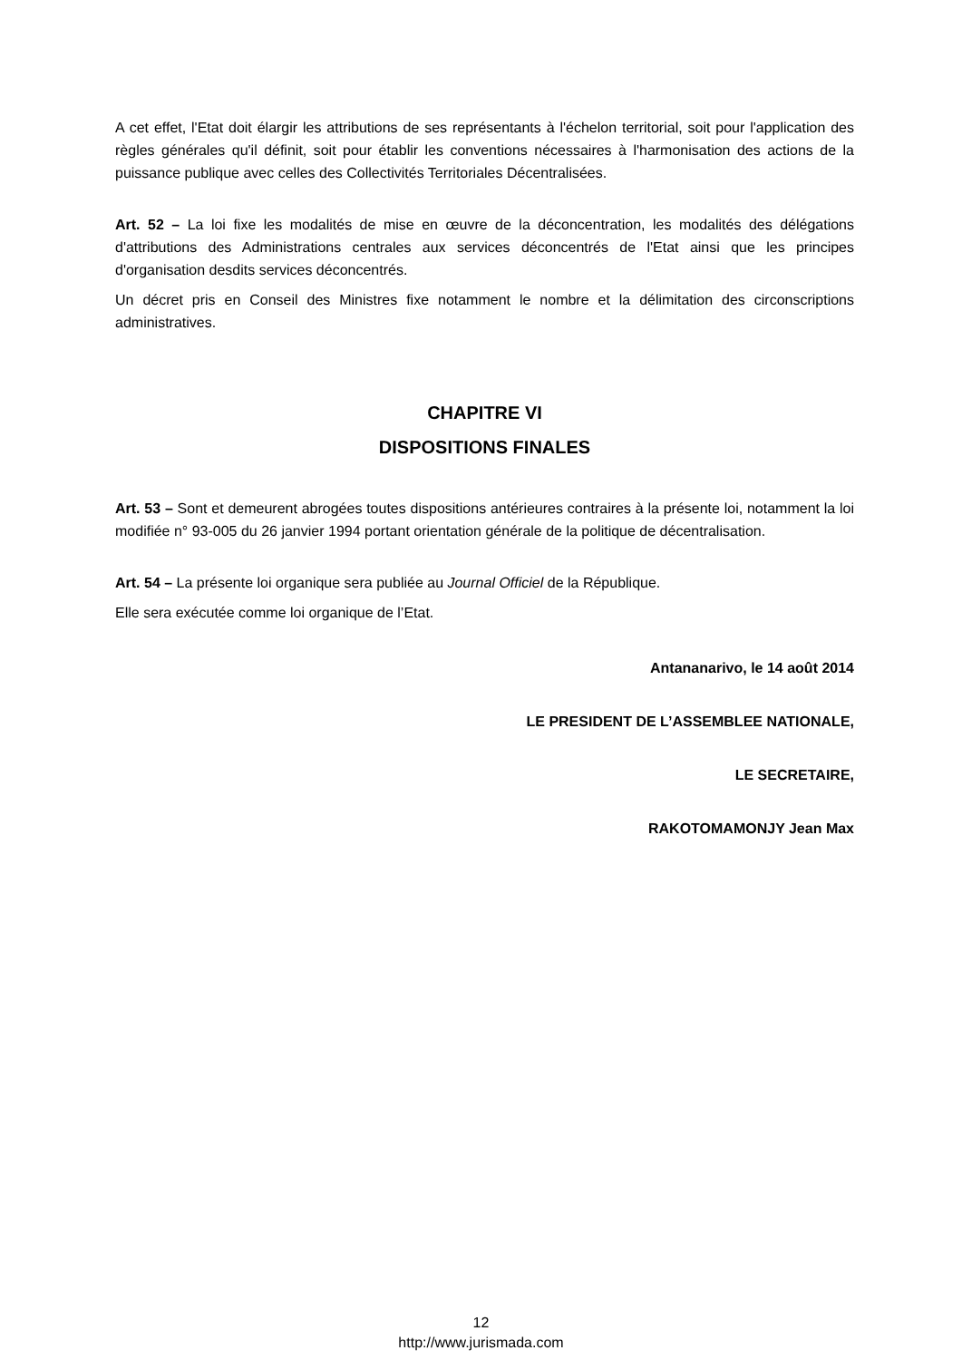A cet effet, l'Etat doit élargir les attributions de ses représentants à l'échelon territorial, soit pour l'application des règles générales qu'il définit, soit pour établir les conventions nécessaires à l'harmonisation des actions de la puissance publique avec celles des Collectivités Territoriales Décentralisées.
Art. 52 – La loi fixe les modalités de mise en œuvre de la déconcentration, les modalités des délégations d'attributions des Administrations centrales aux services déconcentrés de l'Etat ainsi que les principes d'organisation desdits services déconcentrés.
Un décret pris en Conseil des Ministres fixe notamment le nombre et la délimitation des circonscriptions administratives.
CHAPITRE VI
DISPOSITIONS FINALES
Art. 53 – Sont et demeurent abrogées toutes dispositions antérieures contraires à la présente loi, notamment la loi modifiée n° 93-005 du 26 janvier 1994 portant orientation générale de la politique de décentralisation.
Art. 54 – La présente loi organique sera publiée au Journal Officiel de la République.
Elle sera exécutée comme loi organique de l’Etat.
Antananarivo, le 14 août 2014
LE PRESIDENT DE L’ASSEMBLEE NATIONALE,
LE SECRETAIRE,
RAKOTOMAMONJY Jean Max
12
http://www.jurismada.com